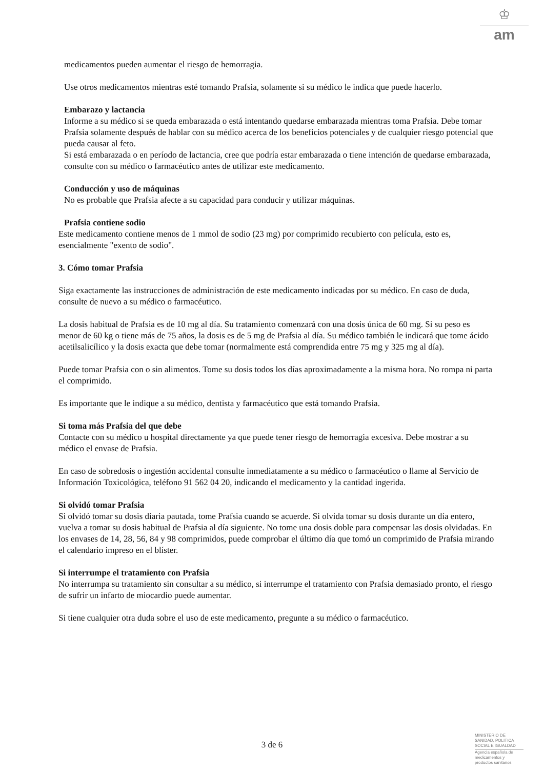♔
am
medicamentos pueden aumentar el riesgo de hemorragia.
Use otros medicamentos mientras esté tomando Prafsia, solamente si su médico le indica que puede hacerlo.
Embarazo y lactancia
Informe a su médico si se queda embarazada o está intentando quedarse embarazada mientras toma Prafsia. Debe tomar Prafsia solamente después de hablar con su médico acerca de los beneficios potenciales y de cualquier riesgo potencial que pueda causar al feto.
Si está embarazada o en período de lactancia, cree que podría estar embarazada o tiene intención de quedarse embarazada, consulte con su médico o farmacéutico antes de utilizar este medicamento.
Conducción y uso de máquinas
No es probable que Prafsia afecte a su capacidad para conducir y utilizar máquinas.
Prafsia contiene sodio
Este medicamento contiene menos de 1 mmol de sodio (23 mg) por comprimido recubierto con película, esto es, esencialmente "exento de sodio".
3. Cómo tomar Prafsia
Siga exactamente las instrucciones de administración de este medicamento indicadas por su médico. En caso de duda, consulte de nuevo a su médico o farmacéutico.
La dosis habitual de Prafsia es de 10 mg al día. Su tratamiento comenzará con una dosis única de 60 mg. Si su peso es menor de 60 kg o tiene más de 75 años, la dosis es de 5 mg de Prafsia al día. Su médico también le indicará que tome ácido acetilsalicílico y la dosis exacta que debe tomar (normalmente está comprendida entre 75 mg y 325 mg al día).
Puede tomar Prafsia con o sin alimentos. Tome su dosis todos los días aproximadamente a la misma hora. No rompa ni parta el comprimido.
Es importante que le indique a su médico, dentista y farmacéutico que está tomando Prafsia.
Si toma más Prafsia del que debe
Contacte con su médico u hospital directamente ya que puede tener riesgo de hemorragia excesiva. Debe mostrar a su médico el envase de Prafsia.
En caso de sobredosis o ingestión accidental consulte inmediatamente a su médico o farmacéutico o llame al Servicio de Información Toxicológica, teléfono 91 562 04 20, indicando el medicamento y la cantidad ingerida.
Si olvidó tomar Prafsia
Si olvidó tomar su dosis diaria pautada, tome Prafsia cuando se acuerde. Si olvida tomar su dosis durante un día entero, vuelva a tomar su dosis habitual de Prafsia al día siguiente. No tome una dosis doble para compensar las dosis olvidadas. En los envases de 14, 28, 56, 84 y 98 comprimidos, puede comprobar el último día que tomó un comprimido de Prafsia mirando el calendario impreso en el blíster.
Si interrumpe el tratamiento con Prafsia
No interrumpa su tratamiento sin consultar a su médico, si interrumpe el tratamiento con Prafsia demasiado pronto, el riesgo de sufrir un infarto de miocardio puede aumentar.
Si tiene cualquier otra duda sobre el uso de este medicamento, pregunte a su médico o farmacéutico.
3 de 6
MINISTERIO DE
SANIDAD, POLITICA
SOCIAL E IGUALDAD
Agencia española de
medicamentos y
productos sanitarios